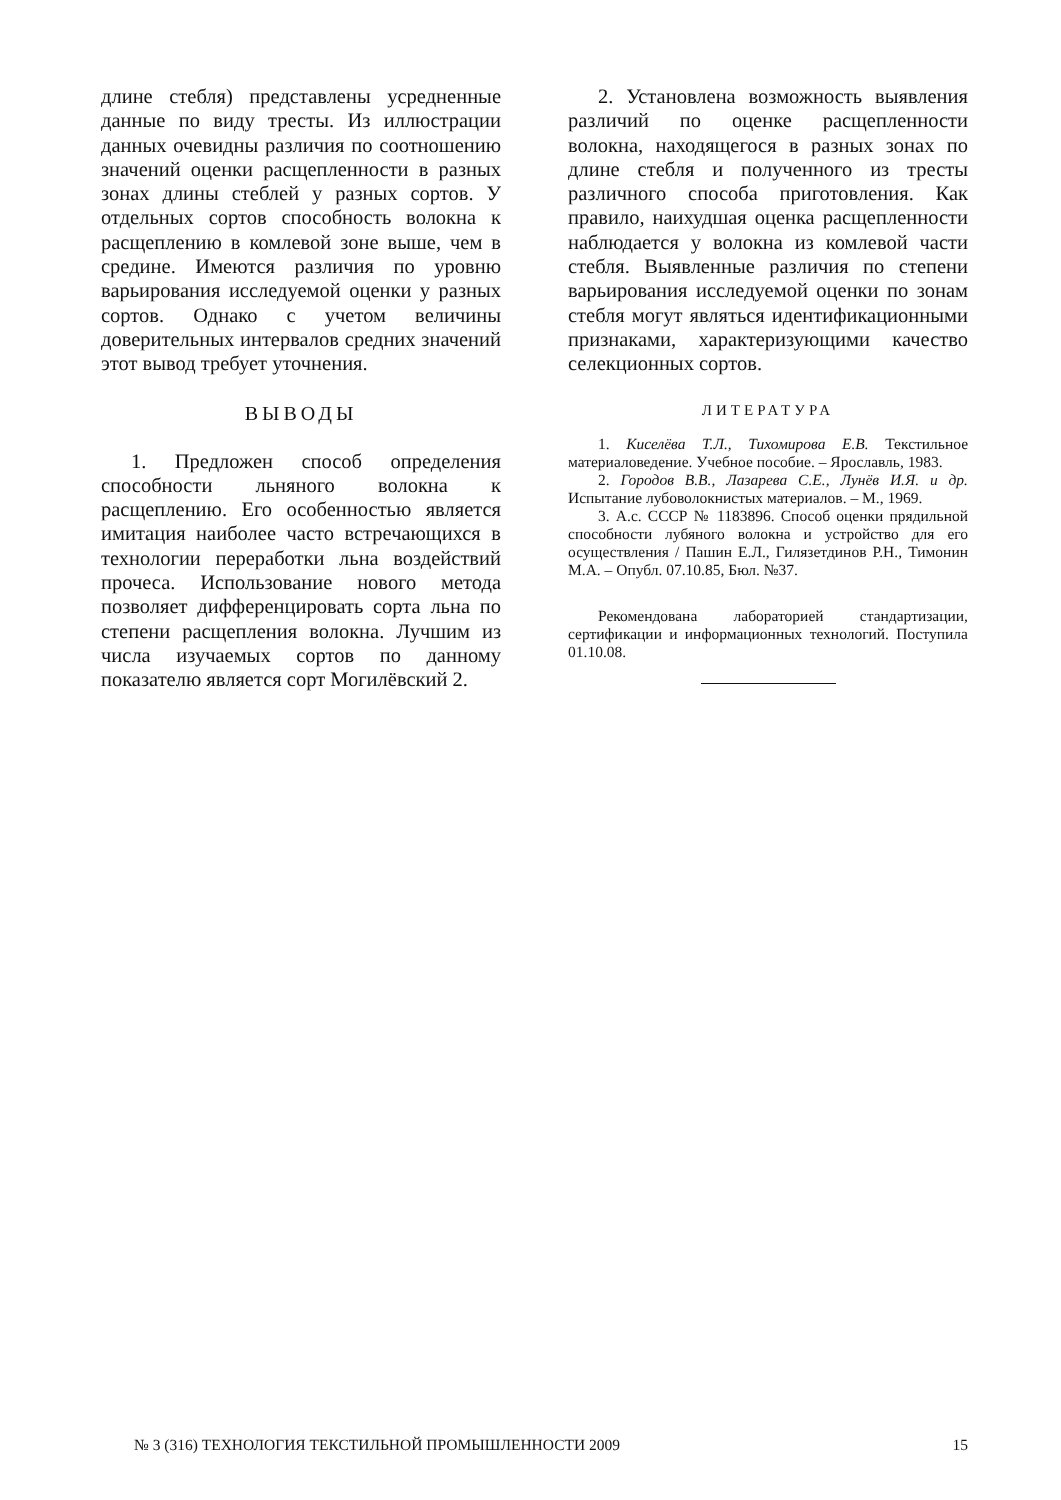длине стебля) представлены усредненные данные по виду тресты. Из иллюстрации данных очевидны различия по соотношению значений оценки расщепленности в разных зонах длины стеблей у разных сортов. У отдельных сортов способность волокна к расщеплению в комлевой зоне выше, чем в средине. Имеются различия по уровню варьирования исследуемой оценки у разных сортов. Однако с учетом величины доверительных интервалов средних значений этот вывод требует уточнения.
ВЫВОДЫ
1. Предложен способ определения способности льняного волокна к расщеплению. Его особенностью является имитация наиболее часто встречающихся в технологии переработки льна воздействий прочеса. Использование нового метода позволяет дифференцировать сорта льна по степени расщепления волокна. Лучшим из числа изучаемых сортов по данному показателю является сорт Могилёвский 2.
2. Установлена возможность выявления различий по оценке расщепленности волокна, находящегося в разных зонах по длине стебля и полученного из тресты различного способа приготовления. Как правило, наихудшая оценка расщепленности наблюдается у волокна из комлевой части стебля. Выявленные различия по степени варьирования исследуемой оценки по зонам стебля могут являться идентификационными признаками, характеризующими качество селекционных сортов.
ЛИТЕРАТУРА
1. Киселёва Т.Л., Тихомирова Е.В. Текстильное материаловедение. Учебное пособие. – Ярославль, 1983.
2. Городов В.В., Лазарева С.Е., Лунёв И.Я. и др. Испытание лубоволокнистых материалов. – М., 1969.
3. А.с. СССР № 1183896. Способ оценки прядильной способности лубяного волокна и устройство для его осуществления / Пашин Е.Л., Гилязетдинов Р.Н., Тимонин М.А. – Опубл. 07.10.85, Бюл. №37.
Рекомендована лабораторией стандартизации, сертификации и информационных технологий. Поступила 01.10.08.
№ 3 (316) ТЕХНОЛОГИЯ ТЕКСТИЛЬНОЙ ПРОМЫШЛЕННОСТИ 2009 15